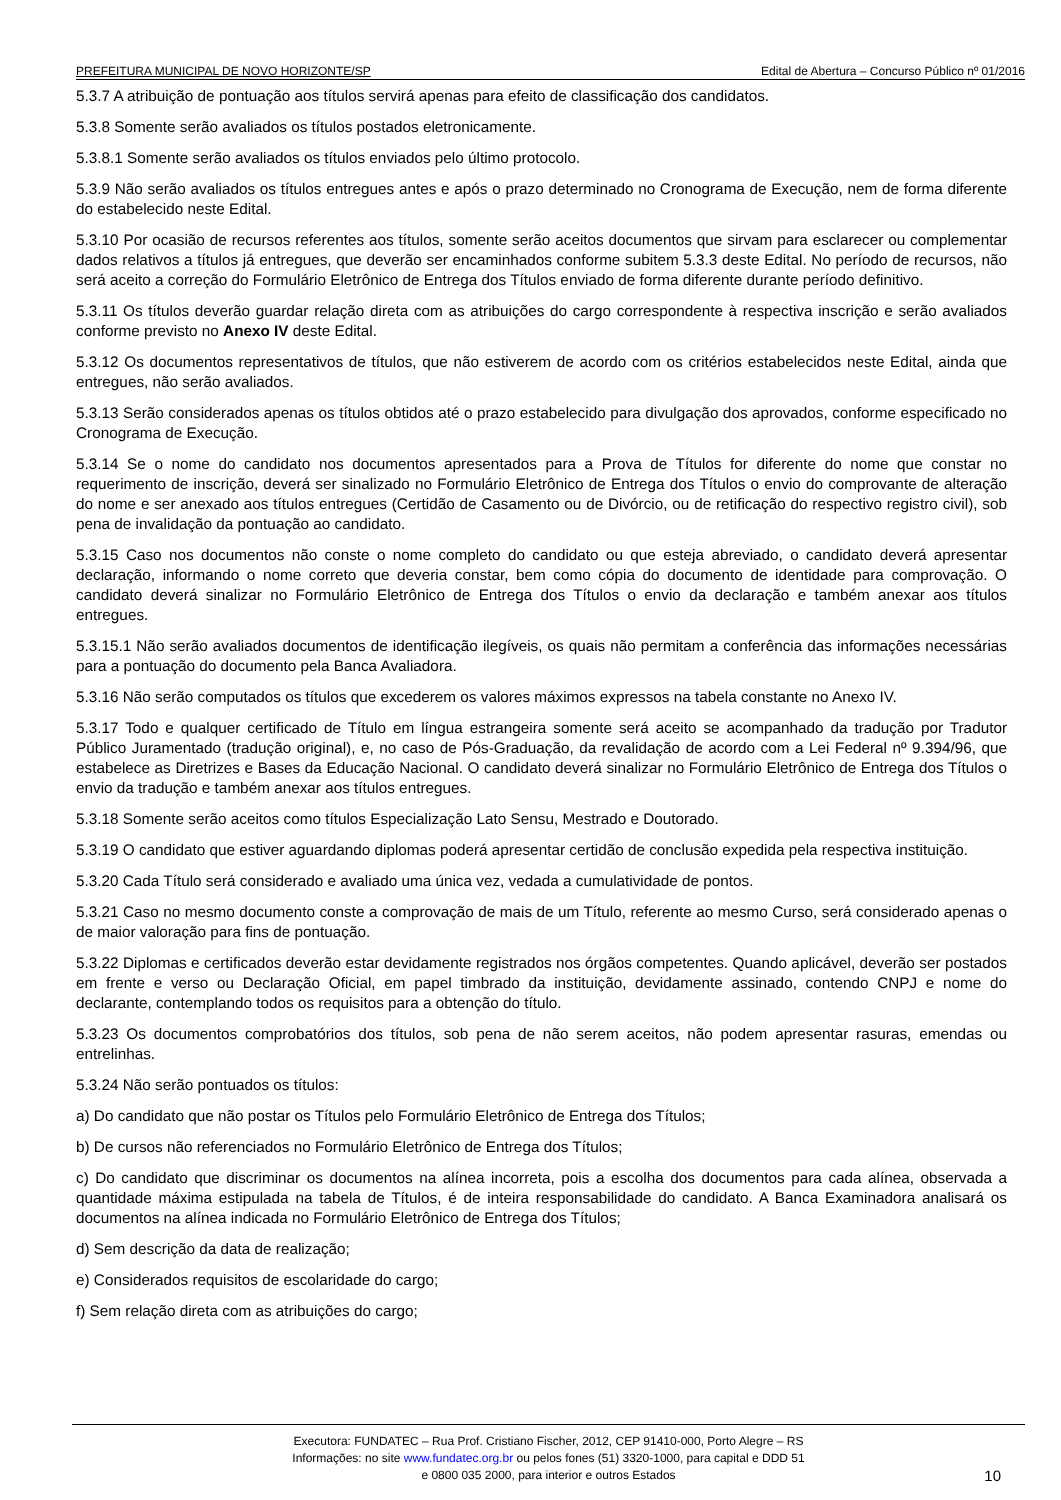PREFEITURA MUNICIPAL DE NOVO HORIZONTE/SP Edital de Abertura – Concurso Público nº 01/2016
5.3.7 A atribuição de pontuação aos títulos servirá apenas para efeito de classificação dos candidatos.
5.3.8 Somente serão avaliados os títulos postados eletronicamente.
5.3.8.1 Somente serão avaliados os títulos enviados pelo último protocolo.
5.3.9 Não serão avaliados os títulos entregues antes e após o prazo determinado no Cronograma de Execução, nem de forma diferente do estabelecido neste Edital.
5.3.10 Por ocasião de recursos referentes aos títulos, somente serão aceitos documentos que sirvam para esclarecer ou complementar dados relativos a títulos já entregues, que deverão ser encaminhados conforme subitem 5.3.3 deste Edital. No período de recursos, não será aceito a correção do Formulário Eletrônico de Entrega dos Títulos enviado de forma diferente durante período definitivo.
5.3.11 Os títulos deverão guardar relação direta com as atribuições do cargo correspondente à respectiva inscrição e serão avaliados conforme previsto no Anexo IV deste Edital.
5.3.12 Os documentos representativos de títulos, que não estiverem de acordo com os critérios estabelecidos neste Edital, ainda que entregues, não serão avaliados.
5.3.13 Serão considerados apenas os títulos obtidos até o prazo estabelecido para divulgação dos aprovados, conforme especificado no Cronograma de Execução.
5.3.14 Se o nome do candidato nos documentos apresentados para a Prova de Títulos for diferente do nome que constar no requerimento de inscrição, deverá ser sinalizado no Formulário Eletrônico de Entrega dos Títulos o envio do comprovante de alteração do nome e ser anexado aos títulos entregues (Certidão de Casamento ou de Divórcio, ou de retificação do respectivo registro civil), sob pena de invalidação da pontuação ao candidato.
5.3.15 Caso nos documentos não conste o nome completo do candidato ou que esteja abreviado, o candidato deverá apresentar declaração, informando o nome correto que deveria constar, bem como cópia do documento de identidade para comprovação. O candidato deverá sinalizar no Formulário Eletrônico de Entrega dos Títulos o envio da declaração e também anexar aos títulos entregues.
5.3.15.1 Não serão avaliados documentos de identificação ilegíveis, os quais não permitam a conferência das informações necessárias para a pontuação do documento pela Banca Avaliadora.
5.3.16 Não serão computados os títulos que excederem os valores máximos expressos na tabela constante no Anexo IV.
5.3.17 Todo e qualquer certificado de Título em língua estrangeira somente será aceito se acompanhado da tradução por Tradutor Público Juramentado (tradução original), e, no caso de Pós-Graduação, da revalidação de acordo com a Lei Federal nº 9.394/96, que estabelece as Diretrizes e Bases da Educação Nacional. O candidato deverá sinalizar no Formulário Eletrônico de Entrega dos Títulos o envio da tradução e também anexar aos títulos entregues.
5.3.18 Somente serão aceitos como títulos Especialização Lato Sensu, Mestrado e Doutorado.
5.3.19 O candidato que estiver aguardando diplomas poderá apresentar certidão de conclusão expedida pela respectiva instituição.
5.3.20 Cada Título será considerado e avaliado uma única vez, vedada a cumulatividade de pontos.
5.3.21 Caso no mesmo documento conste a comprovação de mais de um Título, referente ao mesmo Curso, será considerado apenas o de maior valoração para fins de pontuação.
5.3.22 Diplomas e certificados deverão estar devidamente registrados nos órgãos competentes. Quando aplicável, deverão ser postados em frente e verso ou Declaração Oficial, em papel timbrado da instituição, devidamente assinado, contendo CNPJ e nome do declarante, contemplando todos os requisitos para a obtenção do título.
5.3.23 Os documentos comprobatórios dos títulos, sob pena de não serem aceitos, não podem apresentar rasuras, emendas ou entrelinhas.
5.3.24 Não serão pontuados os títulos:
a) Do candidato que não postar os Títulos pelo Formulário Eletrônico de Entrega dos Títulos;
b) De cursos não referenciados no Formulário Eletrônico de Entrega dos Títulos;
c) Do candidato que discriminar os documentos na alínea incorreta, pois a escolha dos documentos para cada alínea, observada a quantidade máxima estipulada na tabela de Títulos, é de inteira responsabilidade do candidato. A Banca Examinadora analisará os documentos na alínea indicada no Formulário Eletrônico de Entrega dos Títulos;
d) Sem descrição da data de realização;
e) Considerados requisitos de escolaridade do cargo;
f) Sem relação direta com as atribuições do cargo;
Executora: FUNDATEC – Rua Prof. Cristiano Fischer, 2012, CEP 91410-000, Porto Alegre – RS
Informações: no site www.fundatec.org.br ou pelos fones (51) 3320-1000, para capital e DDD 51
e 0800 035 2000, para interior e outros Estados
10